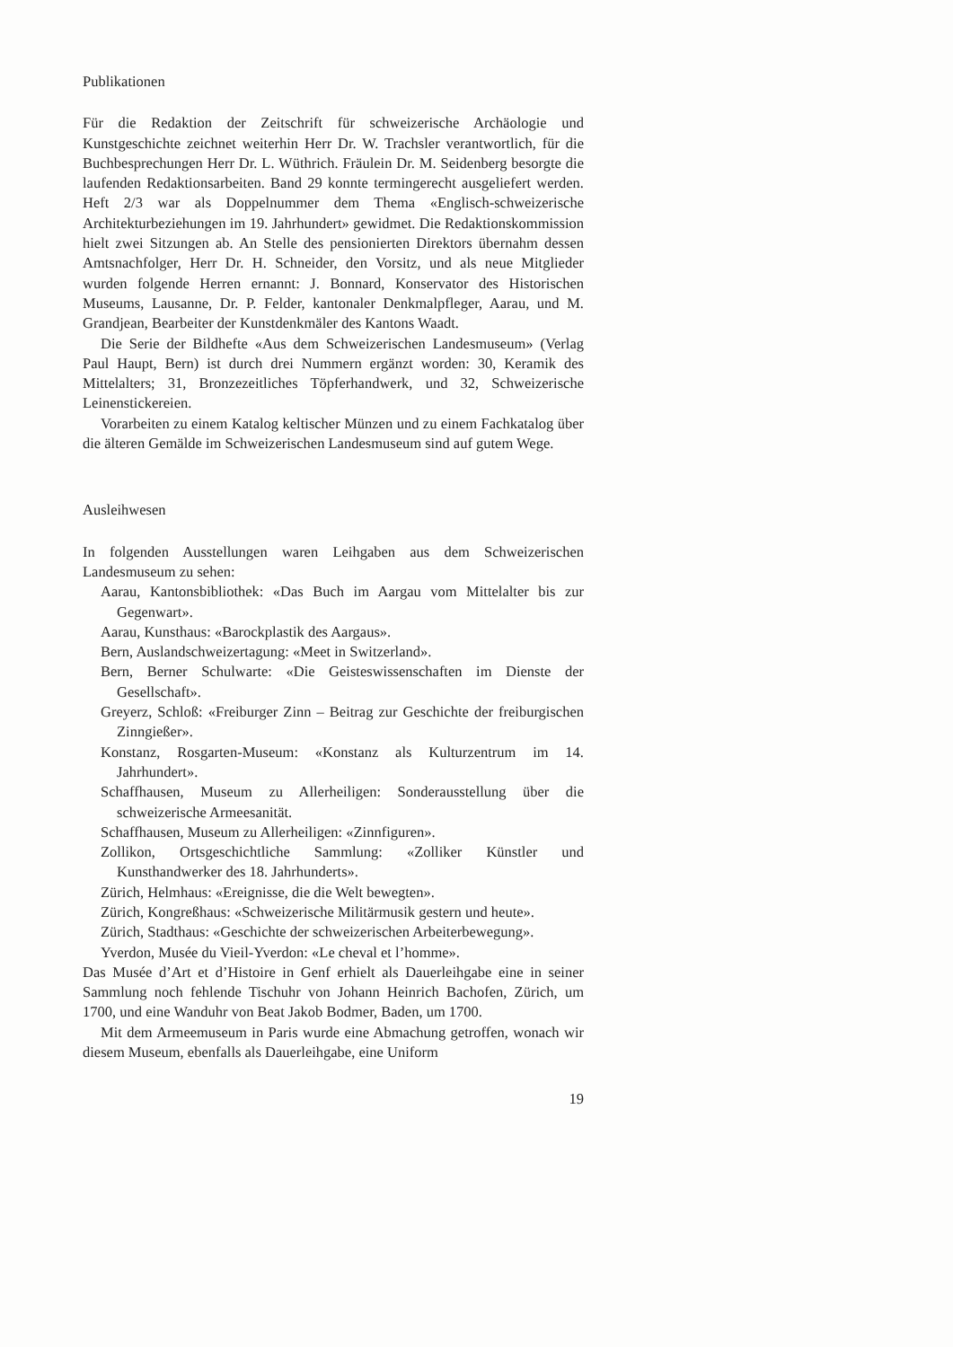Publikationen
Für die Redaktion der Zeitschrift für schweizerische Archäologie und Kunstgeschichte zeichnet weiterhin Herr Dr. W. Trachsler verantwortlich, für die Buchbesprechungen Herr Dr. L. Wüthrich. Fräulein Dr. M. Seidenberg besorgte die laufenden Redaktionsarbeiten. Band 29 konnte termingerecht ausgeliefert werden. Heft 2/3 war als Doppelnummer dem Thema «Englisch-schweizerische Architekturbeziehungen im 19. Jahrhundert» gewidmet. Die Redaktionskommission hielt zwei Sitzungen ab. An Stelle des pensionierten Direktors übernahm dessen Amtsnachfolger, Herr Dr. H. Schneider, den Vorsitz, und als neue Mitglieder wurden folgende Herren ernannt: J. Bonnard, Konservator des Historischen Museums, Lausanne, Dr. P. Felder, kantonaler Denkmalpfleger, Aarau, und M. Grandjean, Bearbeiter der Kunstdenkmäler des Kantons Waadt.
Die Serie der Bildhefte «Aus dem Schweizerischen Landesmuseum» (Verlag Paul Haupt, Bern) ist durch drei Nummern ergänzt worden: 30, Keramik des Mittelalters; 31, Bronzezeitliches Töpferhandwerk, und 32, Schweizerische Leinenstickereien.
Vorarbeiten zu einem Katalog keltischer Münzen und zu einem Fachkatalog über die älteren Gemälde im Schweizerischen Landesmuseum sind auf gutem Wege.
Ausleihwesen
In folgenden Ausstellungen waren Leihgaben aus dem Schweizerischen Landesmuseum zu sehen:
Aarau, Kantonsbibliothek: «Das Buch im Aargau vom Mittelalter bis zur Gegenwart».
Aarau, Kunsthaus: «Barockplastik des Aargaus».
Bern, Auslandschweizertagung: «Meet in Switzerland».
Bern, Berner Schulwarte: «Die Geisteswissenschaften im Dienste der Gesellschaft».
Greyerz, Schloß: «Freiburger Zinn – Beitrag zur Geschichte der freiburgischen Zinngießer».
Konstanz, Rosgarten-Museum: «Konstanz als Kulturzentrum im 14. Jahrhundert».
Schaffhausen, Museum zu Allerheiligen: Sonderausstellung über die schweizerische Armeesanität.
Schaffhausen, Museum zu Allerheiligen: «Zinnfiguren».
Zollikon, Ortsgeschichtliche Sammlung: «Zolliker Künstler und Kunsthandwerker des 18. Jahrhunderts».
Zürich, Helmhaus: «Ereignisse, die die Welt bewegten».
Zürich, Kongreßhaus: «Schweizerische Militärmusik gestern und heute».
Zürich, Stadthaus: «Geschichte der schweizerischen Arbeiterbewegung».
Yverdon, Musée du Vieil-Yverdon: «Le cheval et l’homme».
Das Musée d’Art et d’Histoire in Genf erhielt als Dauerleihgabe eine in seiner Sammlung noch fehlende Tischuhr von Johann Heinrich Bachofen, Zürich, um 1700, und eine Wanduhr von Beat Jakob Bodmer, Baden, um 1700.
Mit dem Armeemuseum in Paris wurde eine Abmachung getroffen, wonach wir diesem Museum, ebenfalls als Dauerleihgabe, eine Uniform
19